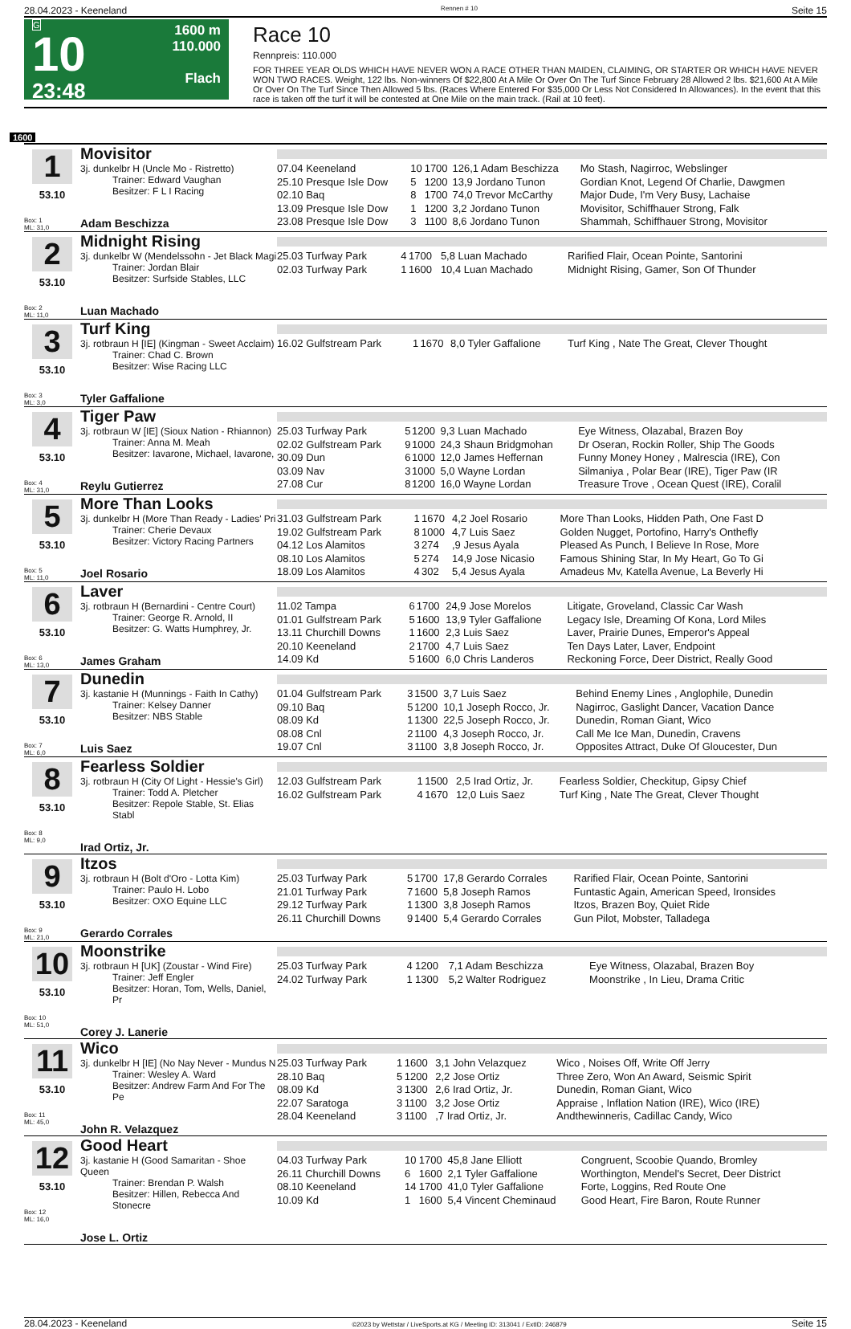28.04.2023 - Keeneland Rennen # 10 Seite 15
G
10
23:48
1600 m
110.000
Flach
Race 10
Rennpreis: 110.000
FOR THREE YEAR OLDS WHICH HAVE NEVER WON A RACE OTHER THAN MAIDEN, CLAIMING, OR STARTER OR WHICH HAVE NEVER WON TWO RACES. Weight, 122 lbs. Non-winners Of $22,800 At A Mile Or Over On The Turf Since February 28 Allowed 2 lbs. $21,600 At A Mile Or Over On The Turf Since Then Allowed 5 lbs. (Races Where Entered For $35,000 Or Less Not Considered In Allowances). In the event that this race is taken off the turf it will be contested at One Mile on the main track. (Rail at 10 feet).
1600
| 1 53.10 Box: 1 ML: 31,0 | Movisitor 3j. dunkelbr H (Uncle Mo - Ristretto) Trainer: Edward Vaughan Besitzer: F L I Racing Adam Beschizza | / 07.04 Keeneland / 10 / 1700 / 126,1 Adam Beschizza / Mo Stash, Nagirroc, Webslinger / / 25.10 Presque Isle Dow / 5 / 1200 / 13,9 Jordano Tunon / Gordian Knot, Legend Of Charlie, Dawgmen / / 02.10 Baq / 8 / 1700 / 74,0 Trevor McCarthy / Major Dude, I'm Very Busy, Lachaise / / 13.09 Presque Isle Dow / 1 / 1200 / 3,2 Jordano Tunon / Movisitor, Schiffhauer Strong, Falk / / 23.08 Presque Isle Dow / 3 / 1100 / 8,6 Jordano Tunon / Shammah, Schiffhauer Strong, Movisitor / |
| 2 53.10 Box: 2 ML: 11,0 | Midnight Rising 3j. dunkelbr W (Mendelssohn - Jet Black Magi Trainer: Jordan Blair Besitzer: Surfside Stables, LLC Luan Machado | / 25.03 Turfway Park / 4 / 1700 / 5,8 Luan Machado / Rarified Flair, Ocean Pointe, Santorini / / 02.03 Turfway Park / 1 / 1600 / 10,4 Luan Machado / Midnight Rising, Gamer, Son Of Thunder / |
| 3 53.10 Box: 3 ML: 3,0 | Turf King 3j. rotbraun H [IE] (Kingman - Sweet Acclaim) Trainer: Chad C. Brown Besitzer: Wise Racing LLC Tyler Gaffalione | / 16.02 Gulfstream Park / 1 / 1670 / 8,0 Tyler Gaffalione / Turf King , Nate The Great, Clever Thought / |
| 4 53.10 Box: 4 ML: 31,0 | Tiger Paw 3j. rotbraun W [IE] (Sioux Nation - Rhiannon) Trainer: Anna M. Meah Besitzer: Iavarone, Michael, Iavarone, Reylu Gutierrez | / 25.03 Turfway Park / 5 / 1200 / 9,3 Luan Machado / Eye Witness, Olazabal, Brazen Boy / / 02.02 Gulfstream Park / 9 / 1000 / 24,3 Shaun Bridgmohan / Dr Oseran, Rockin Roller, Ship The Goods / / 30.09 Dun / 6 / 1000 / 12,0 James Heffernan / Funny Money Honey , Malrescia (IRE), Con / / 03.09 Nav / 3 / 1000 / 5,0 Wayne Lordan / Silmaniya , Polar Bear (IRE), Tiger Paw (IR / / 27.08 Cur / 8 / 1200 / 16,0 Wayne Lordan / Treasure Trove , Ocean Quest (IRE), Coralil / |
| 5 53.10 Box: 5 ML: 11,0 | More Than Looks 3j. dunkelbr H (More Than Ready - Ladies' Pri Trainer: Cherie Devaux Besitzer: Victory Racing Partners Joel Rosario | / 31.03 Gulfstream Park / 1 / 1670 / 4,2 Joel Rosario / More Than Looks, Hidden Path, One Fast D / / 19.02 Gulfstream Park / 8 / 1000 / 4,7 Luis Saez / Golden Nugget, Portofino, Harry's Onthefly / / 04.12 Los Alamitos / 3 / 274 / ,9 Jesus Ayala / Pleased As Punch, I Believe In Rose, More / / 08.10 Los Alamitos / 5 / 274 / 14,9 Jose Nicasio / Famous Shining Star, In My Heart, Go To Gi / / 18.09 Los Alamitos / 4 / 302 / 5,4 Jesus Ayala / Amadeus Mv, Katella Avenue, La Beverly Hi / |
| 6 53.10 Box: 6 ML: 13,0 | Laver 3j. rotbraun H (Bernardini - Centre Court) Trainer: George R. Arnold, II Besitzer: G. Watts Humphrey, Jr. James Graham | / 11.02 Tampa / 6 / 1700 / 24,9 Jose Morelos / Litigate, Groveland, Classic Car Wash / / 01.01 Gulfstream Park / 5 / 1600 / 13,9 Tyler Gaffalione / Legacy Isle, Dreaming Of Kona, Lord Miles / / 13.11 Churchill Downs / 1 / 1600 / 2,3 Luis Saez / Laver, Prairie Dunes, Emperor's Appeal / / 20.10 Keeneland / 2 / 1700 / 4,7 Luis Saez / Ten Days Later, Laver, Endpoint / / 14.09 Kd / 5 / 1600 / 6,0 Chris Landeros / Reckoning Force, Deer District, Really Good / |
| 7 53.10 Box: 7 ML: 6,0 | Dunedin 3j. kastanie H (Munnings - Faith In Cathy) Trainer: Kelsey Danner Besitzer: NBS Stable Luis Saez | / 01.04 Gulfstream Park / 3 / 1500 / 3,7 Luis Saez / Behind Enemy Lines , Anglophile, Dunedin / / 09.10 Baq / 5 / 1200 / 10,1 Joseph Rocco, Jr. / Nagirroc, Gaslight Dancer, Vacation Dance / / 08.09 Kd / 1 / 1300 / 22,5 Joseph Rocco, Jr. / Dunedin, Roman Giant, Wico / / 08.08 Cnl / 2 / 1100 / 4,3 Joseph Rocco, Jr. / Call Me Ice Man, Dunedin, Cravens / / 19.07 Cnl / 3 / 1100 / 3,8 Joseph Rocco, Jr. / Opposites Attract, Duke Of Gloucester, Dun / |
| 8 53.10 Box: 8 ML: 9,0 | Fearless Soldier 3j. rotbraun H (City Of Light - Hessie's Girl) Trainer: Todd A. Pletcher Besitzer: Repole Stable, St. Elias Stabl Irad Ortiz, Jr. | / 12.03 Gulfstream Park / 1 / 1500 / 2,5 Irad Ortiz, Jr. / Fearless Soldier, Checkitup, Gipsy Chief / / 16.02 Gulfstream Park / 4 / 1670 / 12,0 Luis Saez / Turf King , Nate The Great, Clever Thought / |
| 9 53.10 Box: 9 ML: 21,0 | Itzos 3j. rotbraun H (Bolt d'Oro - Lotta Kim) Trainer: Paulo H. Lobo Besitzer: OXO Equine LLC Gerardo Corrales | / 25.03 Turfway Park / 5 / 1700 / 17,8 Gerardo Corrales / Rarified Flair, Ocean Pointe, Santorini / / 21.01 Turfway Park / 7 / 1600 / 5,8 Joseph Ramos / Funtastic Again, American Speed, Ironsides / / 29.12 Turfway Park / 1 / 1300 / 3,8 Joseph Ramos / Itzos, Brazen Boy, Quiet Ride / / 26.11 Churchill Downs / 9 / 1400 / 5,4 Gerardo Corrales / Gun Pilot, Mobster, Talladega / |
| 10 53.10 Box: 10 ML: 51,0 | Moonstrike 3j. rotbraun H [UK] (Zoustar - Wind Fire) Trainer: Jeff Engler Besitzer: Horan, Tom, Wells, Daniel, Pr Corey J. Lanerie | / 25.03 Turfway Park / 4 / 1200 / 7,1 Adam Beschizza / Eye Witness, Olazabal, Brazen Boy / / 24.02 Turfway Park / 1 / 1300 / 5,2 Walter Rodriguez / Moonstrike , In Lieu, Drama Critic / |
| 11 53.10 Box: 11 ML: 45,0 | Wico 3j. dunkelbr H [IE] (No Nay Never - Mundus N Trainer: Wesley A. Ward Besitzer: Andrew Farm And For The Pe John R. Velazquez | / 25.03 Turfway Park / 1 / 1600 / 3,1 John Velazquez / Wico , Noises Off, Write Off Jerry / / 28.10 Baq / 5 / 1200 / 2,2 Jose Ortiz / Three Zero, Won An Award, Seismic Spirit / / 08.09 Kd / 3 / 1300 / 2,6 Irad Ortiz, Jr. / Dunedin, Roman Giant, Wico / / 22.07 Saratoga / 3 / 1100 / 3,2 Jose Ortiz / Appraise , Inflation Nation (IRE), Wico (IRE) / / 28.04 Keeneland / 3 / 1100 / ,7 Irad Ortiz, Jr. / Andthewinneris, Cadillac Candy, Wico / |
| 12 53.10 Box: 12 ML: 16,0 | Good Heart 3j. kastanie H (Good Samaritan - Shoe Queen Trainer: Brendan P. Walsh Besitzer: Hillen, Rebecca And Stonecre Jose L. Ortiz | / 04.03 Turfway Park / 10 / 1700 / 45,8 Jane Elliott / Congruent, Scoobie Quando, Bromley / / 26.11 Churchill Downs / 6 / 1600 / 2,1 Tyler Gaffalione / Worthington, Mendel's Secret, Deer District / / 08.10 Keeneland / 14 / 1700 / 41,0 Tyler Gaffalione / Forte, Loggins, Red Route One / / 10.09 Kd / 1 / 1600 / 5,4 Vincent Cheminaud / Good Heart, Fire Baron, Route Runner / |
28.04.2023 - Keeneland ©2023 by Wettstar / LiveSports.at KG / Meeting ID: 313041 / ExtID: 246879 Seite 15